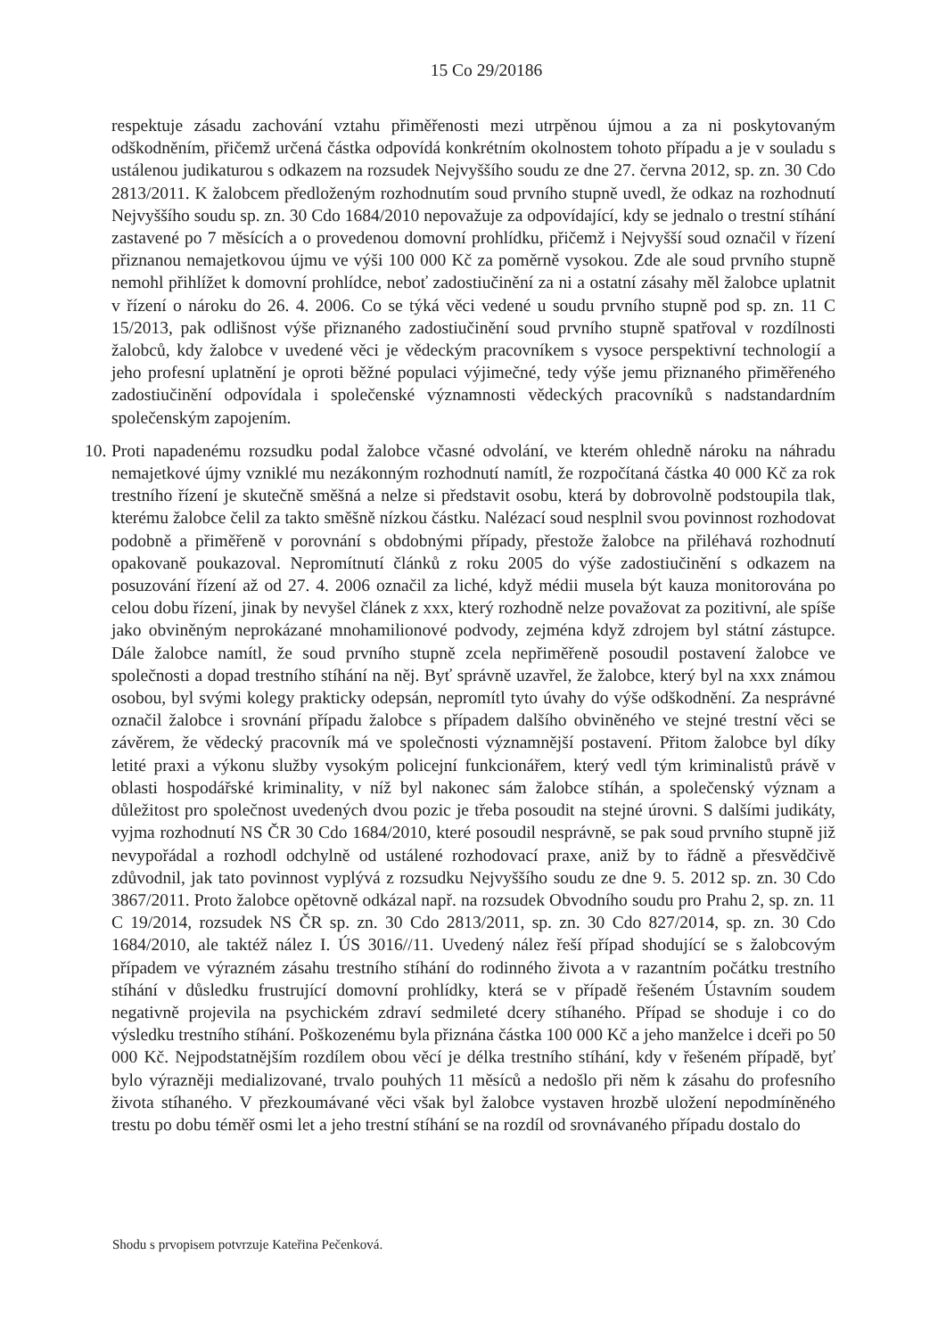15 Co 29/20186
respektuje zásadu zachování vztahu přiměřenosti mezi utrpěnou újmou a za ni poskytovaným odškodněním, přičemž určená částka odpovídá konkrétním okolnostem tohoto případu a je v souladu s ustálenou judikaturou s odkazem na rozsudek Nejvyššího soudu ze dne 27. června 2012, sp. zn. 30 Cdo 2813/2011. K žalobcem předloženým rozhodnutím soud prvního stupně uvedl, že odkaz na rozhodnutí Nejvyššího soudu sp. zn. 30 Cdo 1684/2010 nepovažuje za odpovídající, kdy se jednalo o trestní stíhání zastavené po 7 měsících a o provedenou domovní prohlídku, přičemž i Nejvyšší soud označil v řízení přiznanou nemajetkovou újmu ve výši 100 000 Kč za poměrně vysokou. Zde ale soud prvního stupně nemohl přihlížet k domovní prohlídce, neboť zadostiučinění za ni a ostatní zásahy měl žalobce uplatnit v řízení o nároku do 26. 4. 2006. Co se týká věci vedené u soudu prvního stupně pod sp. zn. 11 C 15/2013, pak odlišnost výše přiznaného zadostiučinění soud prvního stupně spatřoval v rozdílnosti žalobců, kdy žalobce v uvedené věci je vědeckým pracovníkem s vysoce perspektivní technologií a jeho profesní uplatnění je oproti běžné populaci výjimečné, tedy výše jemu přiznaného přiměřeného zadostiučinění odpovídala i společenské významnosti vědeckých pracovníků s nadstandardním společenským zapojením.
10.
Proti napadenému rozsudku podal žalobce včasné odvolání, ve kterém ohledně nároku na náhradu nemajetkové újmy vzniklé mu nezákonným rozhodnutí namítl, že rozpočítaná částka 40 000 Kč za rok trestního řízení je skutečně směšná a nelze si představit osobu, která by dobrovolně podstoupila tlak, kterému žalobce čelil za takto směšně nízkou částku. Nalézací soud nesplnil svou povinnost rozhodovat podobně a přiměřeně v porovnání s obdobnými případy, přestože žalobce na přiléhavá rozhodnutí opakovaně poukazoval. Nepromítnutí článků z roku 2005 do výše zadostiučinění s odkazem na posuzování řízení až od 27. 4. 2006 označil za liché, když médii musela být kauza monitorována po celou dobu řízení, jinak by nevyšel článek z xxx, který rozhodně nelze považovat za pozitivní, ale spíše jako obviněným neprokázané mnohamilionové podvody, zejména když zdrojem byl státní zástupce. Dále žalobce namítl, že soud prvního stupně zcela nepřiměřeně posoudil postavení žalobce ve společnosti a dopad trestního stíhání na něj. Byť správně uzavřel, že žalobce, který byl na xxx známou osobou, byl svými kolegy prakticky odepsán, nepromítl tyto úvahy do výše odškodnění. Za nesprávné označil žalobce i srovnání případu žalobce s případem dalšího obviněného ve stejné trestní věci se závěrem, že vědecký pracovník má ve společnosti významnější postavení. Přitom žalobce byl díky letité praxi a výkonu služby vysokým policejní funkcionářem, který vedl tým kriminalistů právě v oblasti hospodářské kriminality, v níž byl nakonec sám žalobce stíhán, a společenský význam a důležitost pro společnost uvedených dvou pozic je třeba posoudit na stejné úrovni. S dalšími judikáty, vyjma rozhodnutí NS ČR 30 Cdo 1684/2010, které posoudil nesprávně, se pak soud prvního stupně již nevypořádal a rozhodl odchylně od ustálené rozhodovací praxe, aniž by to řádně a přesvědčivě zdůvodnil, jak tato povinnost vyplývá z rozsudku Nejvyššího soudu ze dne 9. 5. 2012 sp. zn. 30 Cdo 3867/2011. Proto žalobce opětovně odkázal např. na rozsudek Obvodního soudu pro Prahu 2, sp. zn. 11 C 19/2014, rozsudek NS ČR sp. zn. 30 Cdo 2813/2011, sp. zn. 30 Cdo 827/2014, sp. zn. 30 Cdo 1684/2010, ale taktéž nález I. ÚS 3016//11. Uvedený nález řeší případ shodující se s žalobcovým případem ve výrazném zásahu trestního stíhání do rodinného života a v razantním počátku trestního stíhání v důsledku frustrující domovní prohlídky, která se v případě řešeném Ústavním soudem negativně projevila na psychickém zdraví sedmileté dcery stíhaného. Případ se shoduje i co do výsledku trestního stíhání. Poškozenému byla přiznána částka 100 000 Kč a jeho manželce i dceři po 50 000 Kč. Nejpodstatnějším rozdílem obou věcí je délka trestního stíhání, kdy v řešeném případě, byť bylo výrazněji medializované, trvalo pouhých 11 měsíců a nedošlo při něm k zásahu do profesního života stíhaného. V přezkoumávané věci však byl žalobce vystaven hrozbě uložení nepodmíněného trestu po dobu téměř osmi let a jeho trestní stíhání se na rozdíl od srovnávaného případu dostalo do
Shodu s prvopisem potvrzuje Kateřina Pečenková.